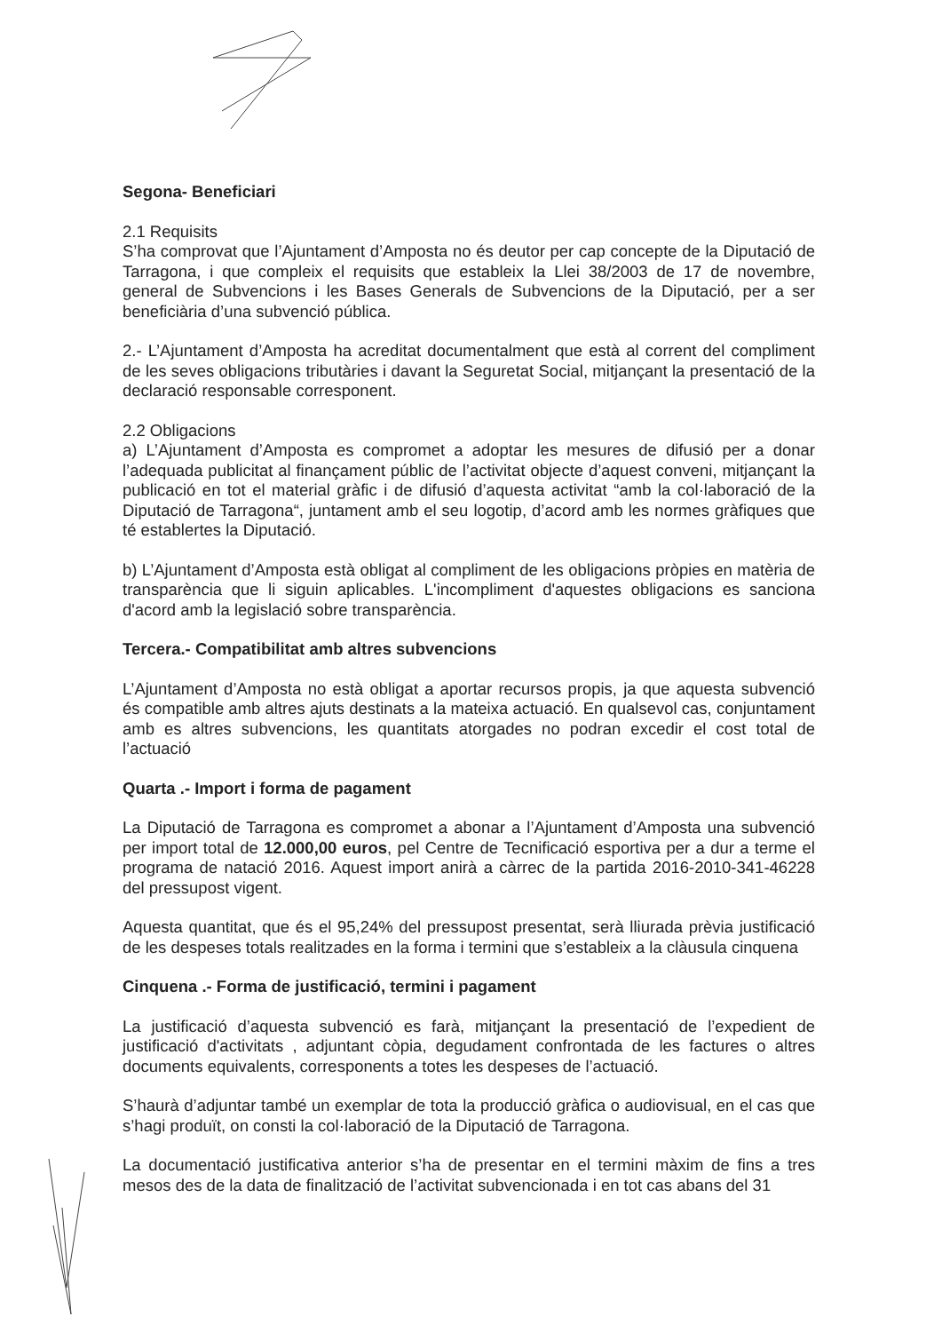Segona- Beneficiari
2.1 Requisits
S’ha comprovat que l’Ajuntament d’Amposta no és deutor per cap concepte de la Diputació de Tarragona, i que compleix el requisits que estableix la Llei 38/2003 de 17 de novembre, general de Subvencions i les Bases Generals de Subvencions de la Diputació, per a ser beneficiària d’una subvenció pública.
2.- L’Ajuntament d’Amposta ha acreditat documentalment que està al corrent del compliment de les seves obligacions tributàries i davant la Seguretat Social, mitjançant la presentació de la declaració responsable corresponent.
2.2 Obligacions
a) L’Ajuntament d’Amposta es compromet a adoptar les mesures de difusió per a donar l’adequada publicitat al finançament públic de l’activitat objecte d’aquest conveni, mitjançant la publicació en tot el material gràfic i de difusió d’aquesta activitat “amb la col·laboració de la Diputació de Tarragona“, juntament amb el seu logotip, d’acord amb les normes gràfiques que té establertes la Diputació.
b) L’Ajuntament d’Amposta està obligat al compliment de les obligacions pròpies en matèria de transparència que li siguin aplicables. L'incompliment d'aquestes obligacions es sanciona d'acord amb la legislació sobre transparència.
Tercera.- Compatibilitat amb altres subvencions
L’Ajuntament d’Amposta no està obligat a aportar recursos propis, ja que aquesta subvenció és compatible amb altres ajuts destinats a la mateixa actuació. En qualsevol cas, conjuntament amb es altres subvencions, les quantitats atorgades no podran excedir el cost total de l’actuació
Quarta .- Import i forma de pagament
La Diputació de Tarragona es compromet a abonar a l’Ajuntament d’Amposta una subvenció per import total de 12.000,00 euros, pel Centre de Tecnificació esportiva per a dur a terme el programa de natació 2016. Aquest import anirà a càrrec de la partida 2016-2010-341-46228 del pressupost vigent.
Aquesta quantitat, que és el 95,24% del pressupost presentat, serà lliurada prèvia justificació de les despeses totals realitzades en la forma i termini que s’estableix a la clàusula cinquena
Cinquena .- Forma de justificació, termini i pagament
La justificació d’aquesta subvenció es farà, mitjançant la presentació de l’expedient de justificació d'activitats , adjuntant còpia, degudament confrontada de les factures o altres documents equivalents, corresponents a totes les despeses de l’actuació.
S’haurà d’adjuntar també un exemplar de tota la producció gràfica o audiovisual, en el cas que s’hagi produït, on consti la col·laboració de la Diputació de Tarragona.
La documentació justificativa anterior s’ha de presentar en el termini màxim de fins a tres mesos des de la data de finalització de l’activitat subvencionada i en tot cas abans del 31